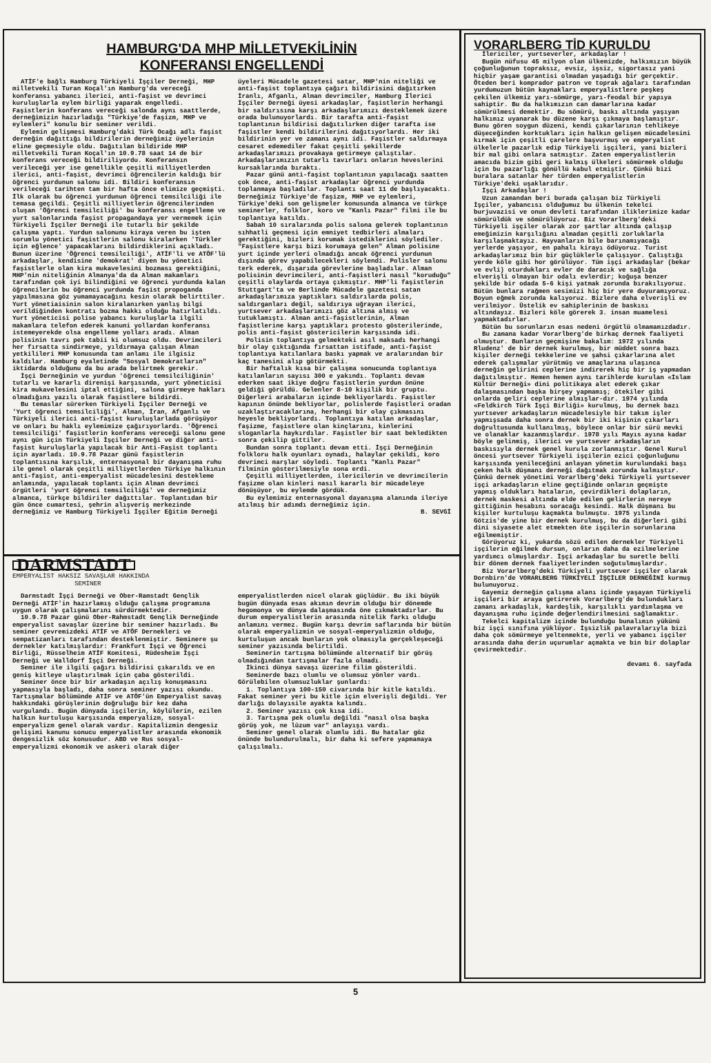HAMBURG'DA MHP MİLLETVEKİLİNİN
KONFERANSI ENGELLENDİ
ATİF'e bağlı Hamburg Türkiyeli İşçiler Derneği, MHP milletvekili Turan Koçal'ın Hamburg'da vereceği konferansı yabancı ilerici, anti-faşist ve devrimci kuruluşlarla eylem birliği yaparak engelledi. Faşistlerin konferans vereceği salonda aynı saattlerde, derneğimizin hazırladığı "Türkiye'de faşizm, MHP ve eylemleri" konulu bir seminer verildi.
Eylemin gelişmesi Hamburg'daki Türk Ocağı adlı faşist derneğin dağıttığı bildirilerin derneğimiz üyelerinin eline geçmesiyle oldu. Dağıtılan bildiride MHP milletvekili Turan Koçal'ın 10.9.78 saat 14 de bir konferans vereceği bildiriliyordu. Konferansın verileceği yer ise genellikle çeşitli milliyetlerden ilerici, anti-faşist, devrimci öğrencilerin kaldığı bir öğrenci yurdunun salonu idi. Bildiri konferansın verileceği tarihten tam bir hafta önce elimize geçmişti. İlk olarak bu öğrenci yurdunun öğrenci temsilciliği ile temasa geçildi. Çeşitli milliyetlerin öğrencilerinden oluşan 'Öğrenci temsilciliği' bu konferansı engelleme ve yurt salonlarında faşist propagandaya yer vermemek için Türkiyeli İşçiler Derneği ile tutarlı bir şekilde çalışma yaptı. Yurdun salonunu kiraya veren bu işten sorumlu yönetici faşistlerin salonu kiralarken 'Türkler için eğlence' yapacaklarını bildirdiklerini açıkladı. Bunun üzerine 'Öğrenci temsilciliği', ATİF'li ve ATÖF'lü arkadaşlar, kendisine 'demokrat' diyen bu yönetici faşistlerle olan kira mukavelesini bozması gerektiğini, MHP'nin niteliğinin Almanya'da da Alman makamları tarafından çok iyi bilindiğini ve öğrenci yurdunda kalan öğrencilerin bu öğrenci yurdunda faşist propoganda yapılmasına göz yumamayacağını kesin olarak belirttiler. Yurt yönetiaisinin salon kiralanırken yanlış bilgi verildiğinden kontratı bozma hakkı olduğu hatırlatıldı. Yurt yöneticisi polise yabancı kuruluşlarla ilgili makamlara telefon ederek kanuni yollardan konferansı istemeyerekde olsa engelleme yolları aradı. Alman polisinin tavrı pek tabii ki olumsuz oldu. Devrimcileri her fırsatta sindirmeye, yıldırmaya çalışan Alman yetkilileri MHP konusunda tam anlamı ile ilgisiz kaldılar. Hamburg eyaletinde "Sosyal Demokratların" iktidarda olduğunu da bu arada belirtmek gerekir.
İşçi Derneğinin ve yurdun 'öğrenci temsilciliğinin' tutarlı ve kararlı direnişi karşısında, yurt yöneticisi kira mukavelesini iptal ettiğini, salona girmeye hakları olmadığını yazılı olarak faşistlere bildirdi.
Bu temaslar sürerken Türkiyeli İşçiler Derneği ve 'Yurt öğrenci temsilciliği', Alman, İran, Afganlı ve Türkiyeli ilerici anti-faşist kuruluşlarlada görüşüyor ve onları bu haklı eylemimize çağırıyorlardı. 'Öğrenci temsilciliği' faşistlerin konferans vereceği salonu gene aynı gün için Türkiyeli İşçiler Derneği ve diğer anti-faşist kuruluşlarla yapılacak bir Anti-Faşist toplantı için ayarladı. 10.9.78 Pazar günü faşistlerin toplantısına karşılık, enternasyonal bir dayanışma ruhu ile genel olarak çeşitli milliyetlerden Türkiye halkının anti-faşist, anti-emperyalist mücadelesini destekleme anlamında, yapılacak toplantı için Alman devrimci örgütleri 'yurt öğrenci temsilciliği' ve derneğimiz almanca, türkçe bildiriler dağıttılar. Toplantıdan bir gün önce cumartesi, şehrin alışveriş merkezinde derneğimiz ve Hamburg Türkiyeli İşçiler Eğitim Derneği üyeleri Mücadele gazetesi satar, MHP'nin niteliği ve anti-faşist toplantıya çağırı bildirisini dağıtırken İranlı, Afganlı, Alman devrimciler, Hamburg İlerici İşçiler Derneği üyesi arkadaşlar, faşistlerin herhangi bir saldırısına karşı arkadaşlarımızı desteklemek üzere orada bulunuyorlardı. Bir tarafta anti-faşist toplantının bildirisi dağıtılırken diğer tarafta ise faşistler kendi bildirilerini dağıtıyorlardı. Her iki bildirinin yer ve zamanı aynı idi. Faşistler saldırmaya cesaret edemediler fakat çeşitli şekillerde arkadaşlarımızı provakaya getirmeye çalıştılar. Arkadaşlarımızın tutarlı tavırları onların heveslerini kursaklarında bıraktı.
Pazar günü anti-faşist toplantının yapılacağı saatten çok önce, anti-faşist arkadaşlar öğrenci yurdunda toplanmaya başladılar. Toplantı saat 11 de başlıyacaktı. Derneğimiz Türkiye'de faşizm, MHP ve eylemleri, Türkiye'deki son gelişmeler konusunda almanca ve türkçe seminerler, folklor, koro ve "Kanlı Pazar" filmi ile bu toplantıya katıldı.
Sabah 10 sıralarında polis salona gelerek toplantının sıhhatli geçmesi için emniyet tedbirleri almaları gerektiğini, bizleri korumak istediklerini söylediler. "Faşistlere karşı bizi korumaya gelen" Alman polisine yurt içinde yerleri olmadığı ancak öğrenci yurdunun dışında görev yapabilecekleri söylendi. Polisler salonu terk ederek, dışarıda görevlerine başladılar. Alman polisinin devrimcileri, anti-faşistleri nasıl "koruduğu" çeşitli olaylarda ortaya çıkmıştır. MHP'li faşistlerin Stuttgart'ta ve Berlinde Mücadele gazetesi satan arkadaşlarımıza yaptıkları saldırılarda polis, saldırganları değil, saldırıya uğrayan ilerici, yurtsever arkadaşlarımızı göz altına almış ve tutuklamıştı. Alman anti-faşistlerinin, Alman faşistlerine karşı yaptıkları protesto gösterilerinde, polis anti-faşist göstericilerin karşısında idi.
Polisin toplantıya gelmekteki asıl maksadı herhangi bir olay çıktığında fırsattan istifade, anti-faşist toplantıya katılanlara baskı yapmak ve aralarından bir kaç tanesini alıp götürmekti.
Bir haftalık kısa bir çalışma sonucunda toplantıya katılanların sayısı 300 e yakındı. Toplantı devam ederken saat ikiye doğru faşistlerin yurdun önüne geldiği görüldü. Gelenler 8-10 kişilik bir gruptu. Diğerleri arabaların içinde bekliyorlardı. Faşistler kapının önünde bekliyorlar, polislerde faşistleri oradan uzaklaştıracaklarına, herhangi bir olay çıkmasını heyesle bekliyorlardı. Toplantıya katılan arkadaşlar, faşizme, faşistlere olan kinçlarını, kinlerini sloganlarla haykırdılar. Faşistler bir saat bekledikten sonra çekilip gittiler.
Bundan sonra toplantı devam etti. İşçi Derneğinin folkloru halk oyunları oynadı, halaylar çekildi, koro devrimci marşlar söyledi. Toplantı "Kanlı Pazar" filminin gösterilmesiyle sona erdi.
Çeşitli milliyetlerden, ilericilerin ve devrimcilerin faşizme olan kinleri nasıl kararlı bir mücadeleye dönüşüyor, bu eylemde gördük.
Bu eylemimiz enternasyonal dayanışma alanında ileriye atılmış bir adımdı derneğimiz için.
B. SEVGİ
DARMSTADT
EMPERYALİST HAKSIZ SAVAŞLAR HAKKINDA
SEMİNER
Darmstadt İşçi Derneği ve Ober-Ramstadt Gençlik Derneği ATİF'in hazırlamış olduğu çalışma programına uygun olarak çalışmalarını sürdürmektedir.
10.9.78 Pazar günü Ober-Rahmstadt Gençlik Derneğinde emperyalist savaşlar üzerine bir seminer hazırladı. Bu seminer çevremizdeki ATİF ve ATÖF Dernekleri ve sempatizanları tarafından desteklenmiştir. Seminere şu dernekler katılmışlardır: Frankfurt İşçi ve Öğrenci Birliği, Rüsselheim ATİF Komitesi, Rüdesheim İşçi Derneği ve Walldorf İşçi Derneği.
Seminer ile ilgili çağırı bildirisi çıkarıldı ve en geniş kitleye ulaştırılmak için çaba gösterildi.
Seminer önce bir bir arkadaşın açılış konuşmasını yapmasıyla başladı, daha sonra seminer yazısı okundu. Tartışmalar bölümünde ATİF ve ATÖF'ün Emperyalist savaş hakkındaki görüşlerinin doğruluğu bir kez daha vurgulandı. Bugün dünyada işçilerin, köylülerin, ezilen halkın kurtuluşu karşısında emperyalizm, sosyal-emperyalizm genel olarak vardır. Kapitalizmin dengesiz gelişimi kanunu sonucu emperyalistler arasında ekonomik dengesizlik söz konusudur. ABD ve Rus sosyal-emperyalizmi ekonomik ve askeri olarak diğer emperyalistlerden nicel olarak güçlüdür. Bu iki büyük bugün dünyada esas akımın devrim olduğu bir dönemde hegomonya ve dünya dalaşmasında öne çıkmaktadırlar. Bu durum emperyalistlerin arasında nitelik farkı olduğu anlamını vermez. Bugün karşı devrim saflarında bir bütün olarak emperyalizmin ve sosyal-emperyalizmin olduğu, kurtuluşun ancak bunların yok olmasıyla gerçekleşeceği seminer yazısında belirtildi.
Seminerin tartışma bölümünde alternatif bir görüş olmadığından tartışmalar fazla olmadı.
İkinci dünya savaşı üzerine filim gösterildi.
Seminerde bazı olumlu ve olumsuz yönler vardı. Görülebilen olumsuzluklar şunlardı:
1. Toplantıya 100-150 civarında bir kitle katıldı. Fakat seminer yeri bu kitle için elverişli değildi. Yer darlığı dolayısile ayakta kalındı.
2. Seminer yazısı çok kısa idi.
3. Tartışma pek olumlu değildi "nasıl olsa başka görüş yok, ne lüzum var" anlayışı vardı.
Seminer genel olarak olumlu idi. Bu hatalar göz önünde bulundurulmalı, bir daha ki sefere yapmamaya çalışılmalı.
VORARLBERG TİD KURULDU
İlericiler, yurtseverler, arkadaşlar !
Bugün nüfusu 45 milyon olan ülkemizde, halkımızın büyük çoğunluğunun topraksız, evsiz, işsiz, sigortasız yani hiçbir yaşam garantisi olmadan yaşadığı bir gerçektir. Öteden beri komprador patron ve toprak ağaları tarafından yurdumuzun bütün kaynakları emperyalistlere peşkeş çekilen ülkemiz yarı-sömürge, yarı-feodal bir yapıya sahiptir. Bu da halkımızın can damarlarına kadar sömürülmesi demektir. Bu sömürü, baskı altında yaşıyan halkımız uyanarak bu düzene karşı çıkmaya başlamıştır. Bunu gören soygun düzeni, kendi çıkarlarının tehlikeye düşeceğinden korktukları için halkın gelişen mücadelesini kırmak için çeşitli çarelere başvurmuş ve emperyalist ülkelerle pazarlık edip Türkiyeli işçileri, yani bizleri bir mal gibi onlara satmıştır. Zaten emperyalistlerin amacıda bizim gibi geri kalmış ülkeleri sömürmek olduğu için bu pazarlığı gönüllü kabul etmiştir. Çünkü bizi buralara satanlar her türden emperyalistlerin Türkiye'deki uşaklarıdır.
İşçi Arkadaşlar !
Uzun zamandan beri burada çalışan biz Türkiyeli İşçiler, yabancısı olduğumuz bu ülkenin tekelci burjuvazisi ve onun devleti tarafından iliklerimize kadar sömürüldük ve sömürülüyoruz. Biz Vorarlberg'deki Türkiyeli işçiler olarak zor şartlar altında çalışıp emeğimizin karşılığını almadan çeşitli zorluklarla karşılaşmaktayız. Hayvanların bile barınamıyacağı yerlerde yaşıyor, en pahalı kirayı ödüyoruz. Turist arkadaşlarımız bin bir güçlüklerle çalışıyor. Çalıştığı yerde köle gibi hor görülüyor. Tüm işçi arkadaşlar (bekar ve evli) oturdukları evler de daracık ve sağlığa elverişli olmayan bir odalı evlerdir; koğuşa benzer şekilde bir odada 5-6 kişi yatmak zorunda bırakılıyoruz. Bütün bunlara rağmen sesimizi hiç bir yere duyuramıyoruz. Boyun eğmek zorunda kalıyoruz. Bizlere daha elverişli ev verilmiyor. Üstelik ev sahiplerinin de baskısı altındayız. Bizleri köle görerek 3. insan muamelesi yapmaktadırlar.
Bütün bu sorunların esas nedeni örgütlü olmamamızdadır.
Bu zamana kadar Vorarlberg'de birkaç dernek faaliyeti olmuştur. Bunların geçmişine bakalım: 1972 yılında Rludenz' de bir dernek kurulmuş, bir müddet sonra bazı kişiler derneği tekkelerine ve şahsi çıkarlarına alet ederek çalışmalar yürütmüş ve amaçlarına ulaşınca derneğin gelirini ceplerine indirerek hiç bir iş yapmadan dağıtılmıştır. Hemen hemen aynı tarihlerde kurulan «İslam Kültür Derneği» dini politikaya alet ederek çıkar dalaşmasından başka birşey yapmamış; ötekiler gibi onlarda geliri ceplerine almışlar-dır. 1974 yılında «Feldkirch Türk İşçi Birliği» kurulmuş, bu dernek bazı yurtsever arkadaşların mücadelesiyle bir takım işler yapmışsada daha sonra dernek bir iki kişinin çıkarları doğrultusunda kullanılmış, böylece onlar bir sürü mevki ve olanaklar kazanmışlardır. 1978 yılı Mayıs ayına kadar böyle gelinmiş, ilerici ve yurtsever arkadaşların baskısıyla dernek genel kurula zorlanmıştır. Genel Kurul öncesi yurtsever Türkiyeli işçilerin ezici çoğunluğunu karşısında yenileceğini anlayan yönetim kurulundaki başı çeken halk düşmanı derneği dağıtmak zorunda kalmıştır. Çünkü dernek yönetimi Vorarlberg'deki Türkiyeli yurtsever işçi arkadaşların eline geçtiğinde onların geçmişte yapmış oldukları hataların, çevirdikleri dolapların, dernek maskesi altında elde edilen gelirlerin nereye gittiğinin hesabını soracağı kesindi. Halk düşmanı bu kişiler kurtuluşu kaçmakta bulmuştu. 1975 yılında Götzis'de yine bir dernek kurulmuş, bu da diğerleri gibi dini siyasete alet etmekten öte işçilerin sorunlarına eğilmemiştir.
Görüyoruz ki, yukarda sözü edilen dernekler Türkiyeli işçilerin eğilmek dursun, onların daha da ezilmelerine yardımcı olmuşlardır. İşçi arkadaşlar bu suretle belli bir dönem dernek faaliyetlerinden soğutulmuşlardır.
Biz Vorarlberg'deki Türkiyeli yurtsever işçiler olarak Dornbirn'de VORARLBERG TÜRKİYELİ İŞÇİLER DERNEĞİNİ kurmuş bulunuyoruz.
Gayemiz derneğin çalışma alanı içinde yaşayan Türkiyeli işçileri bir araya getirerek Vorarlberg'de bulundukları zamanı arkadaşlık, kardeşlik, karşılıklı yardımlaşma ve dayanışma ruhu içinde değerlendirilmesini sağlamaktır.
Tekelci kapitalizm içinde bulunduğu bunalımın yükünü biz işçi sınıfına yüklüyor. İşsizlik palavralarıyla bizi daha çok sömürmeye yeltenmekte, yerli ve yabancı işçiler arasında daha derin uçurumlar açmakta ve bin bir dolaplar çevirmektedir.
devamı 6. sayfada
5